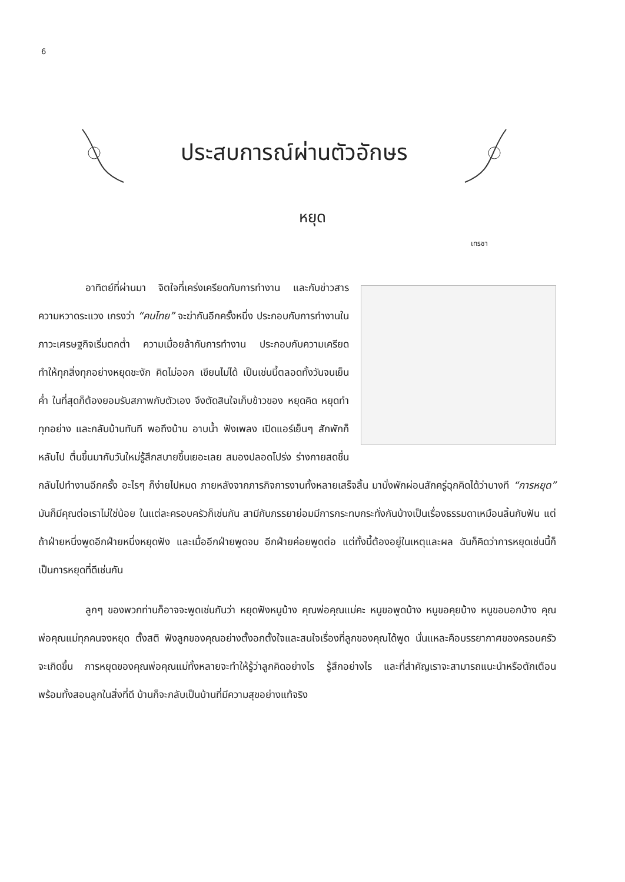6
ประสบการณ์ผ่านตัวอักษร
หยุด
เทรชา
อาทิตย์ที่ผ่านมา จิตใจที่เคร่งเครียดกับการทำงาน และกับข่าวสาร ความหวาดระแวง เกรงว่า “คนไทย” จะฆ่ากันอีกครั้งหนึ่ง ประกอบกับการทำงานในภาวะเศรษฐกิจเริ่มตกต่ำ ความเมื่อยล้ากับการทำงาน ประกอบกับความเครียด ทำให้ทุกสิ่งทุกอย่างหยุดชะงัก คิดไม่ออก เขียนไม่ได้ เป็นเช่นนี้ตลอดทั้งวันจนเย็นค่ำ ในที่สุดก็ต้องยอมรับสภาพกับตัวเอง จึงตัดสินใจเก็บข้าวของ หยุดคิด หยุดทำทุกอย่าง และกลับบ้านทันที พอถึงบ้าน อาบน้ำ ฟังเพลง เปิดแอร์เย็นๆ สักพักก็หลับไป ตื่นขึ้นมากับวันใหม่รู้สึกสบายขึ้นเยอะเลย สมองปลอดโปร่ง ร่างกายสดชื่น กลับไปทำงานอีกครั้ง อะไรๆ ก็ง่ายไปหมด ภายหลังจากภารกิจการงานทั้งหลายเสร็จสิ้น มานั่งพักผ่อนสักครู่ฉุกคิดได้ว่าบางที “การหยุด” มันก็มีคุณต่อเราไม่ใช่น้อย ในแต่ละครอบครัวก็เช่นกัน สามีกับภรรยาย่อมมีการกระทบกระทั่งกันบ้างเป็นเรื่องธรรมดาเหมือนลิ้นกับฟัน แต่ถ้าฝ่ายหนึ่งพูดอีกฝ่ายหนึ่งหยุดฟัง และเมื่ออีกฝ่ายพูดจบ อีกฝ่ายค่อยพูดต่อ แต่ทั้งนี้ต้องอยู่ในเหตุและผล ฉันก็คิดว่าการหยุดเช่นนี้ก็เป็นการหยุดที่ดีเช่นกัน
ลูกๆ ของพวกท่านก็อาจจะพูดเช่นกันว่า หยุดฟังหนูบ้าง คุณพ่อคุณแม่คะ หนูขอพูดบ้าง หนูขอคุยบ้าง หนูขอบอกบ้าง คุณพ่อคุณแม่ทุกคนจงหยุด ตั้งสติ ฟังลูกของคุณอย่างตั้งอกตั้งใจและสนใจเรื่องที่ลูกของคุณได้พูด นั่นแหละคือบรรยากาศของครอบครัวจะเกิดขึ้น การหยุดของคุณพ่อคุณแม่ทั้งหลายจะทำให้รู้ว่าลูกคิดอย่างไร รู้สึกอย่างไร และที่สำคัญเราจะสามารถแนะนำหรือตักเตือน พร้อมทั้งสอนลูกในสิ่งที่ดี บ้านก็จะกลับเป็นบ้านที่มีความสุขอย่างแท้จริง